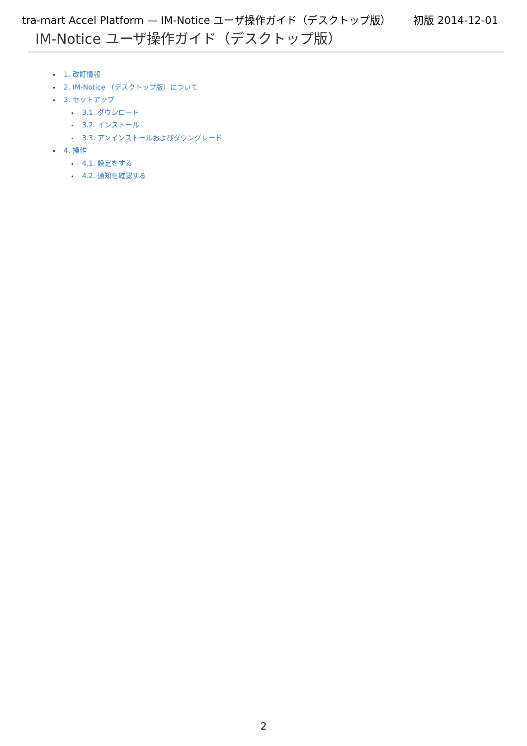tra-mart Accel Platform — IM-Notice ユーザ操作ガイド（デスクトップ版） 初版 2014-12-01
IM-Notice ユーザ操作ガイド（デスクトップ版）
1. 改訂情報
2. IM-Notice （デスクトップ版）について
3. セットアップ
3.1. ダウンロード
3.2. インストール
3.3. アンインストールおよびダウングレード
4. 操作
4.1. 設定をする
4.2. 通知を確認する
2